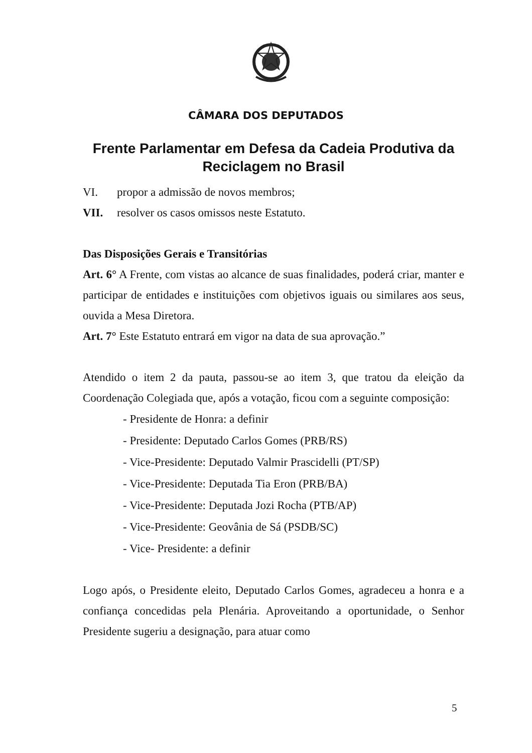CÂMARA DOS DEPUTADOS
Frente Parlamentar em Defesa da Cadeia Produtiva da Reciclagem no Brasil
VI. propor a admissão de novos membros;
VII. resolver os casos omissos neste Estatuto.
Das Disposições Gerais e Transitórias
Art. 6° A Frente, com vistas ao alcance de suas finalidades, poderá criar, manter e participar de entidades e instituições com objetivos iguais ou similares aos seus, ouvida a Mesa Diretora.
Art. 7° Este Estatuto entrará em vigor na data de sua aprovação.”
Atendido o item 2 da pauta, passou-se ao item 3, que tratou da eleição da Coordenação Colegiada que, após a votação, ficou com a seguinte composição:
- Presidente de Honra: a definir
- Presidente: Deputado Carlos Gomes (PRB/RS)
- Vice-Presidente: Deputado Valmir Prascidelli (PT/SP)
- Vice-Presidente: Deputada Tia Eron (PRB/BA)
- Vice-Presidente: Deputada Jozi Rocha (PTB/AP)
- Vice-Presidente: Geovânia de Sá (PSDB/SC)
- Vice- Presidente: a definir
Logo após, o Presidente eleito, Deputado Carlos Gomes, agradeceu a honra e a confiança concedidas pela Plenária. Aproveitando a oportunidade, o Senhor Presidente sugeriu a designação, para atuar como
5